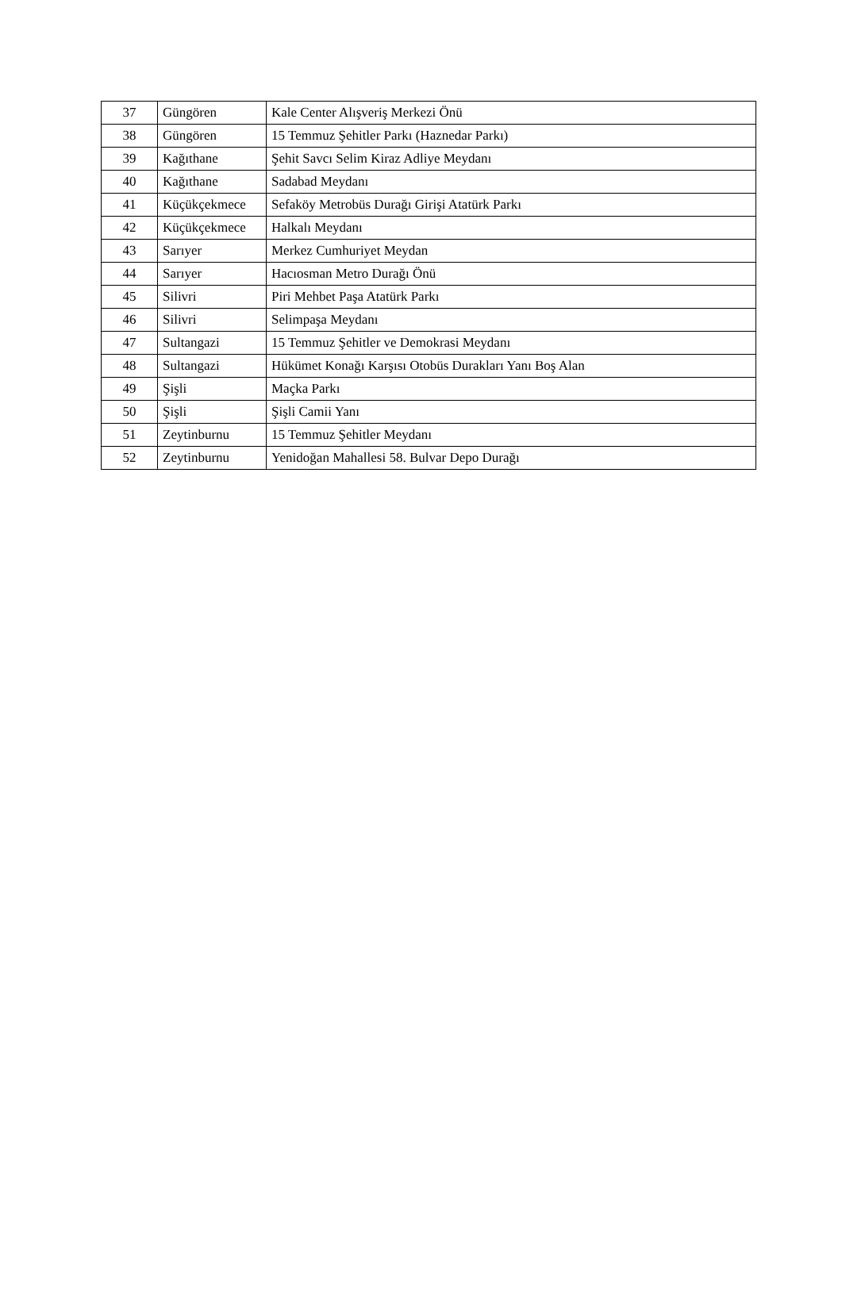| 37 | Güngören | Kale Center Alışveriş Merkezi Önü |
| 38 | Güngören | 15 Temmuz Şehitler Parkı (Haznedar Parkı) |
| 39 | Kağıthane | Şehit Savcı Selim Kiraz Adliye Meydanı |
| 40 | Kağıthane | Sadabad Meydanı |
| 41 | Küçükçekmece | Sefaköy Metrobüs Durağı Girişi Atatürk Parkı |
| 42 | Küçükçekmece | Halkalı Meydanı |
| 43 | Sarıyer | Merkez Cumhuriyet Meydan |
| 44 | Sarıyer | Hacıosman Metro Durağı Önü |
| 45 | Silivri | Piri Mehbet Paşa Atatürk Parkı |
| 46 | Silivri | Selimpaşa Meydanı |
| 47 | Sultangazi | 15 Temmuz Şehitler ve Demokrasi Meydanı |
| 48 | Sultangazi | Hükümet Konağı Karşısı Otobüs Durakları Yanı Boş Alan |
| 49 | Şişli | Maçka Parkı |
| 50 | Şişli | Şişli Camii Yanı |
| 51 | Zeytinburnu | 15 Temmuz Şehitler Meydanı |
| 52 | Zeytinburnu | Yenidoğan Mahallesi 58. Bulvar Depo Durağı |